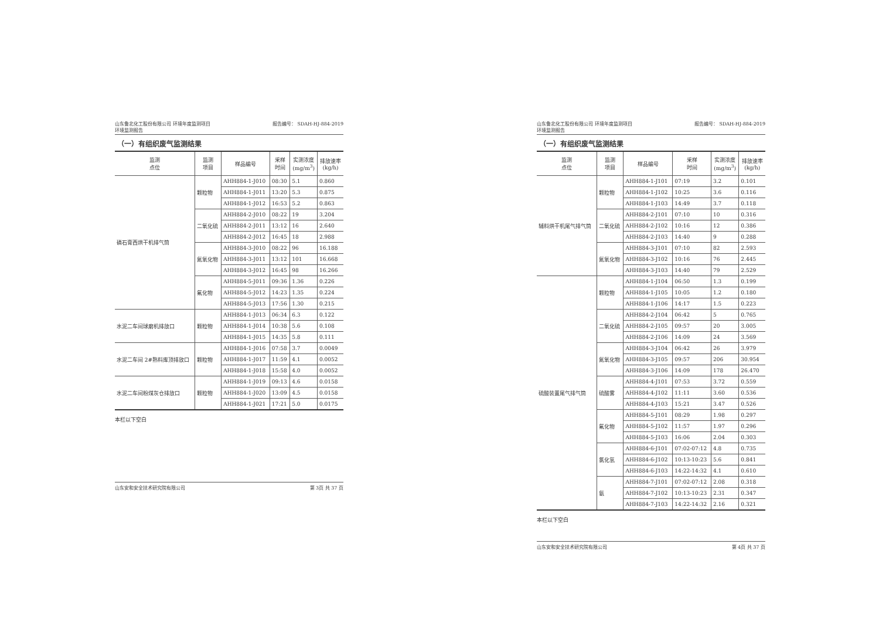山东鲁北化工股份有限公司 环境年度监测项目
环境监测报告 报告编号： SDAH-HJ-884-2019
（一）有组织废气监测结果
| 监测 点位 | 监测 项目 | 样品编号 | 采样 时间 | 实测浓度 (mg/m<sup>3</sup>) | 排放速率 (kg/h) |
| --- | --- | --- | --- | --- | --- |
| 磷石膏西烘干机排气筒 | 颗粒物 | AHH884-1-J010 | 08:30 | 5.1 | 0.860 |
| | | AHH884-1-J011 | 13:20 | 5.3 | 0.875 |
| | | AHH884-1-J012 | 16:53 | 5.2 | 0.863 |
| | 二氧化硫 | AHH884-2-J010 | 08:22 | 19 | 3.204 |
| | | AHH884-2-J011 | 13:12 | 16 | 2.640 |
| | | AHH884-2-J012 | 16:45 | 18 | 2.988 |
| | 氮氧化物 | AHH884-3-J010 | 08:22 | 96 | 16.188 |
| | | AHH884-3-J011 | 13:12 | 101 | 16.668 |
| | | AHH884-3-J012 | 16:45 | 98 | 16.266 |
| | 氟化物 | AHH884-5-J011 | 09:36 | 1.36 | 0.226 |
| | | AHH884-5-J012 | 14:23 | 1.35 | 0.224 |
| | | AHH884-5-J013 | 17:56 | 1.30 | 0.215 |
| 水泥二车间球磨机排放口 | 颗粒物 | AHH884-1-J013 | 06:34 | 6.3 | 0.122 |
| | | AHH884-1-J014 | 10:38 | 5.6 | 0.108 |
| | | AHH884-1-J015 | 14:35 | 5.8 | 0.111 |
| 水泥二车间 2#熟料库顶排放口 | 颗粒物 | AHH884-1-J016 | 07:58 | 3.7 | 0.0049 |
| | | AHH884-1-J017 | 11:59 | 4.1 | 0.0052 |
| | | AHH884-1-J018 | 15:58 | 4.0 | 0.0052 |
| 水泥二车间粉煤灰仓排放口 | 颗粒物 | AHH884-1-J019 | 09:13 | 4.6 | 0.0158 |
| | | AHH884-1-J020 | 13:09 | 4.5 | 0.0158 |
| | | AHH884-1-J021 | 17:21 | 5.0 | 0.0175 |
本栏以下空白
山东安和安全技术研究院有限公司 第 3页 共 37 页
山东鲁北化工股份有限公司 环境年度监测项目
环境监测报告 报告编号： SDAH-HJ-884-2019
（一）有组织废气监测结果
| 监测 点位 | 监测 项目 | 样品编号 | 采样 时间 | 实测浓度 (mg/m<sup>3</sup>) | 排放速率 (kg/h) |
| --- | --- | --- | --- | --- | --- |
| 辅料烘干机尾气排气筒 | 颗粒物 | AHH884-1-J101 | 07:19 | 3.2 | 0.101 |
| | | AHH884-1-J102 | 10:25 | 3.6 | 0.116 |
| | | AHH884-1-J103 | 14:49 | 3.7 | 0.118 |
| | 二氧化硫 | AHH884-2-J101 | 07:10 | 10 | 0.316 |
| | | AHH884-2-J102 | 10:16 | 12 | 0.386 |
| | | AHH884-2-J103 | 14:40 | 9 | 0.288 |
| | 氮氧化物 | AHH884-3-J101 | 07:10 | 82 | 2.593 |
| | | AHH884-3-J102 | 10:16 | 76 | 2.445 |
| | | AHH884-3-J103 | 14:40 | 79 | 2.529 |
| 硫酸装置尾气排气筒 | 颗粒物 | AHH884-1-J104 | 06:50 | 1.3 | 0.199 |
| | | AHH884-1-J105 | 10:05 | 1.2 | 0.180 |
| | | AHH884-1-J106 | 14:17 | 1.5 | 0.223 |
| | 二氧化硫 | AHH884-2-J104 | 06:42 | 5 | 0.765 |
| | | AHH884-2-J105 | 09:57 | 20 | 3.005 |
| | | AHH884-2-J106 | 14:09 | 24 | 3.569 |
| | 氮氧化物 | AHH884-3-J104 | 06:42 | 26 | 3.979 |
| | | AHH884-3-J105 | 09:57 | 206 | 30.954 |
| | | AHH884-3-J106 | 14:09 | 178 | 26.470 |
| | 硫酸雾 | AHH884-4-J101 | 07:53 | 3.72 | 0.559 |
| | | AHH884-4-J102 | 11:11 | 3.60 | 0.536 |
| | | AHH884-4-J103 | 15:21 | 3.47 | 0.526 |
| | 氟化物 | AHH884-5-J101 | 08:29 | 1.98 | 0.297 |
| | | AHH884-5-J102 | 11:57 | 1.97 | 0.296 |
| | | AHH884-5-J103 | 16:06 | 2.04 | 0.303 |
| | 氯化氢 | AHH884-6-J101 | 07:02-07:12 | 4.8 | 0.735 |
| | | AHH884-6-J102 | 10:13-10:23 | 5.6 | 0.841 |
| | | AHH884-6-J103 | 14:22-14:32 | 4.1 | 0.610 |
| | 氨 | AHH884-7-J101 | 07:02-07:12 | 2.08 | 0.318 |
| | | AHH884-7-J102 | 10:13-10:23 | 2.31 | 0.347 |
| | | AHH884-7-J103 | 14:22-14:32 | 2.16 | 0.321 |
本栏以下空白
山东安和安全技术研究院有限公司 第 4页 共 37 页